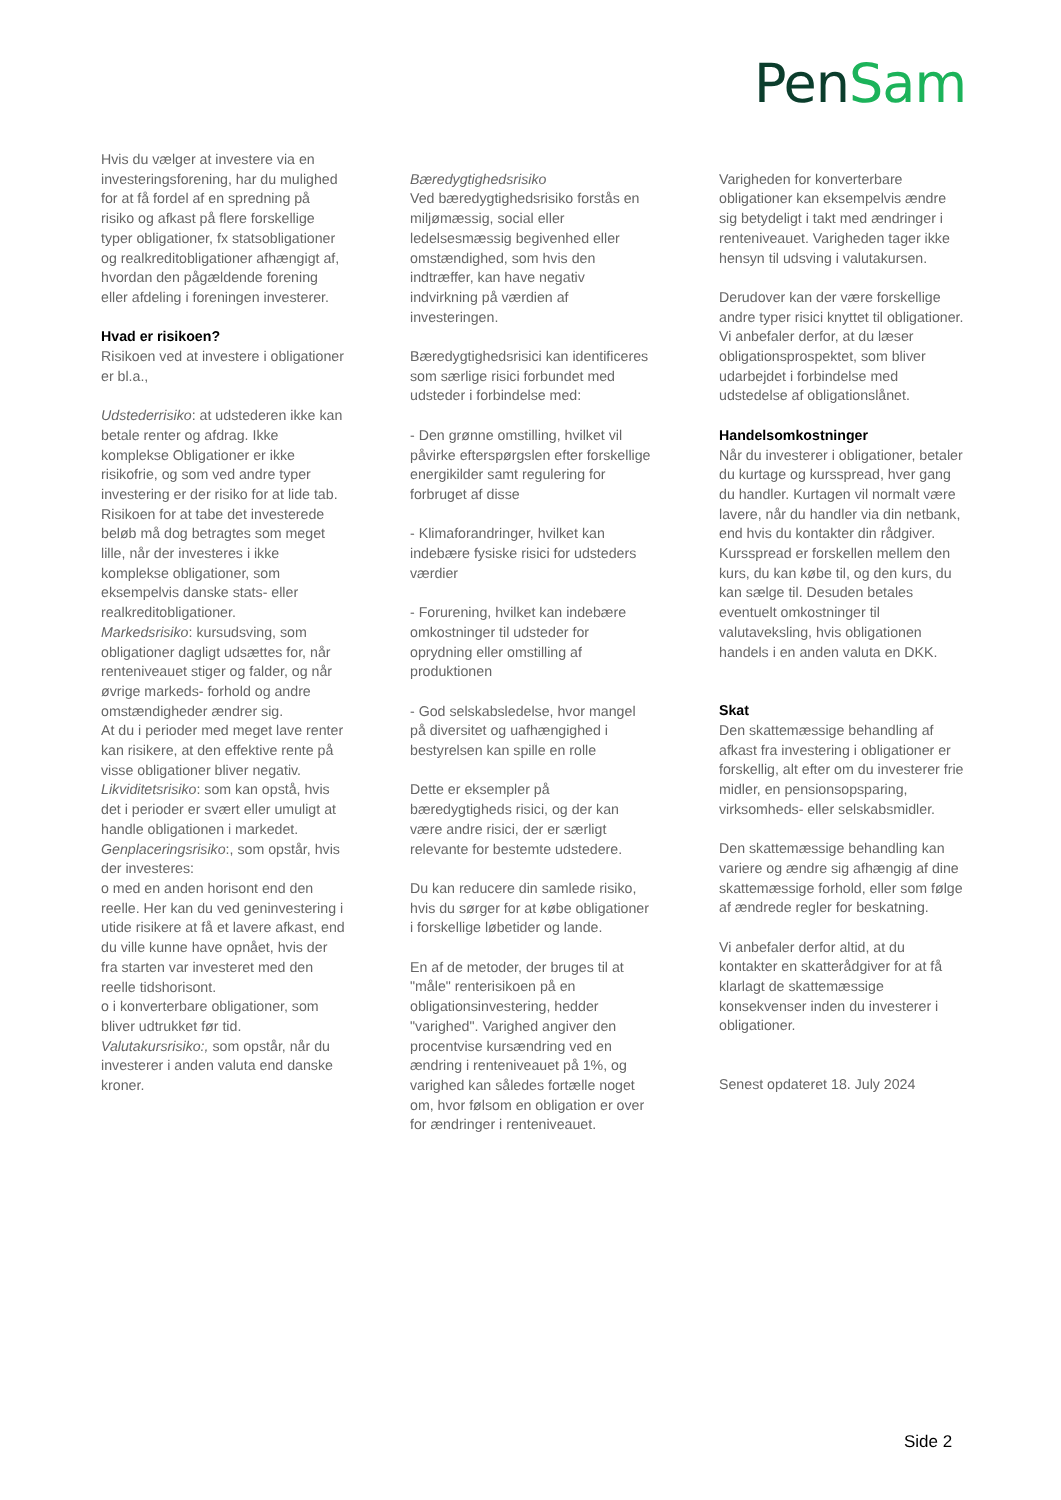Pen Sam
Hvis du vælger at investere via en investeringsforening, har du mulighed for at få fordel af en spredning på risiko og afkast på flere forskellige typer obligationer, fx statsobligationer og realkreditobligationer afhængigt af, hvordan den pågældende forening eller afdeling i foreningen investerer.
Hvad er risikoen?
Risikoen ved at investere i obligationer er bl.a.,
Udstederrisiko: at udstederen ikke kan betale renter og afdrag. Ikke komplekse Obligationer er ikke risikofrie, og som ved andre typer investering er der risiko for at lide tab. Risikoen for at tabe det investerede beløb må dog betragtes som meget lille, når der investeres i ikke komplekse obligationer, som eksempelvis danske stats- eller realkreditobligationer.
Markedsrisiko: kursudsving, som obligationer dagligt udsættes for, når renteniveauet stiger og falder, og når øvrige markeds- forhold og andre omstændigheder ændrer sig.
At du i perioder med meget lave renter kan risikere, at den effektive rente på visse obligationer bliver negativ.
Likviditetsrisiko: som kan opstå, hvis det i perioder er svært eller umuligt at handle obligationen i markedet.
Genplaceringsrisiko:, som opstår, hvis der investeres:
o med en anden horisont end den reelle. Her kan du ved geninvestering i utide risikere at få et lavere afkast, end du ville kunne have opnået, hvis der fra starten var investeret med den reelle tidshorisont.
o i konverterbare obligationer, som bliver udtrukket før tid.
Valutakursrisiko:, som opstår, når du investerer i anden valuta end danske kroner.
Bæredygtighedsrisiko
Ved bæredygtighedsrisiko forstås en miljømæssig, social eller ledelsesmæssig begivenhed eller omstændighed, som hvis den indtræffer, kan have negativ indvirkning på værdien af investeringen.
Bæredygtighedsrisici kan identificeres som særlige risici forbundet med udsteder i forbindelse med:
- Den grønne omstilling, hvilket vil påvirke efterspørgslen efter forskellige energikilder samt regulering for forbruget af disse
- Klimaforandringer, hvilket kan indebære fysiske risici for udsteders værdier
- Forurening, hvilket kan indebære omkostninger til udsteder for oprydning eller omstilling af produktionen
- God selskabsledelse, hvor mangel på diversitet og uafhængighed i bestyrelsen kan spille en rolle
Dette er eksempler på bæredygtigheds risici, og der kan være andre risici, der er særligt relevante for bestemte udstedere.
Du kan reducere din samlede risiko, hvis du sørger for at købe obligationer i forskellige løbetider og lande.
En af de metoder, der bruges til at "måle" renterisikoen på en obligationsinvestering, hedder "varighed". Varighed angiver den procentvise kursændring ved en ændring i renteniveauet på 1%, og varighed kan således fortælle noget om, hvor følsom en obligation er over for ændringer i renteniveauet.
Varigheden for konverterbare obligationer kan eksempelvis ændre sig betydeligt i takt med ændringer i renteniveauet. Varigheden tager ikke hensyn til udsving i valutakursen.
Derudover kan der være forskellige andre typer risici knyttet til obligationer. Vi anbefaler derfor, at du læser obligationsprospektet, som bliver udarbejdet i forbindelse med udstedelse af obligationslånet.
Handelsomkostninger
Når du investerer i obligationer, betaler du kurtage og kursspread, hver gang du handler. Kurtagen vil normalt være lavere, når du handler via din netbank, end hvis du kontakter din rådgiver. Kursspread er forskellen mellem den kurs, du kan købe til, og den kurs, du kan sælge til. Desuden betales eventuelt omkostninger til valutaveksling, hvis obligationen handels i en anden valuta en DKK.
Skat
Den skattemæssige behandling af afkast fra investering i obligationer er forskellig, alt efter om du investerer frie midler, en pensionsopsparing, virksomheds- eller selskabsmidler.
Den skattemæssige behandling kan variere og ændre sig afhængig af dine skattemæssige forhold, eller som følge af ændrede regler for beskatning.
Vi anbefaler derfor altid, at du kontakter en skatterådgiver for at få klarlagt de skattemæssige konsekvenser inden du investerer i obligationer.
Senest opdateret 18. July 2024
Side 2